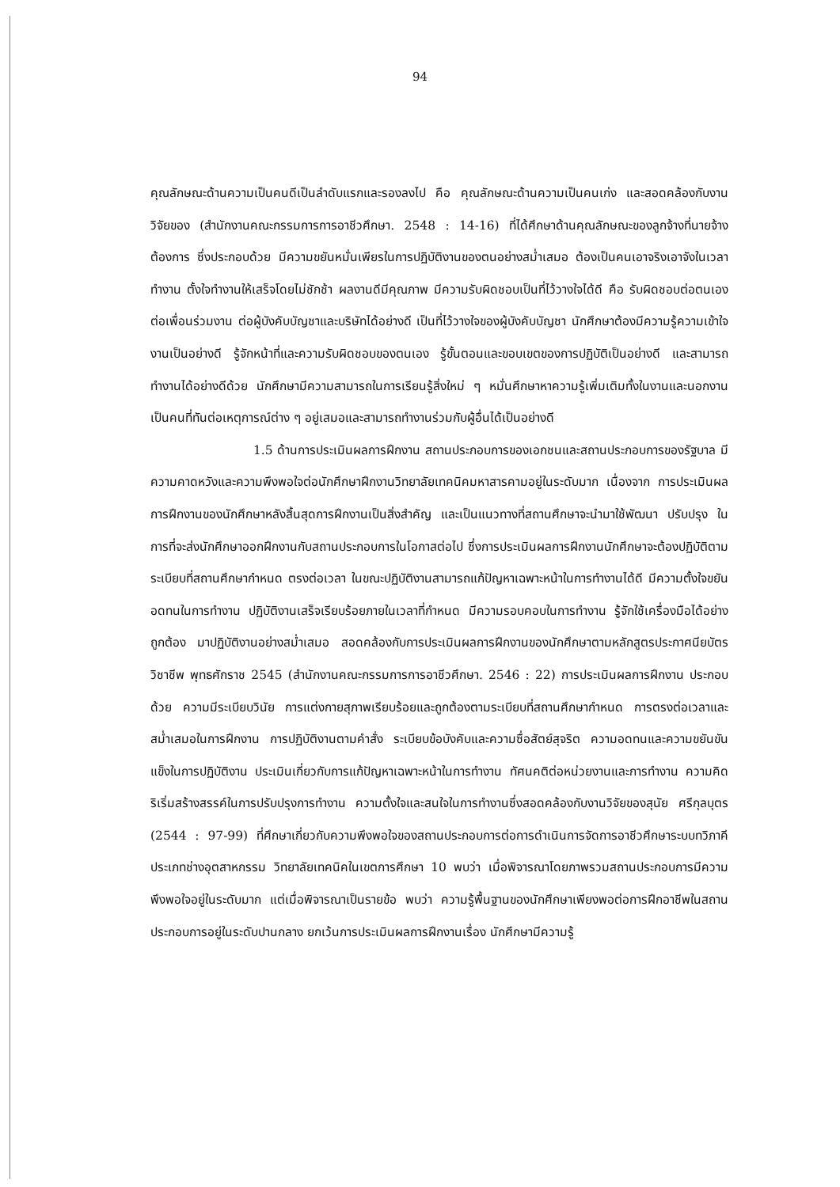94
คุณลักษณะด้านความเป็นคนดีเป็นลำดับแรกและรองลงไป คือ คุณลักษณะด้านความเป็นคนเก่ง และสอดคล้องกับงานวิจัยของ (สำนักงานคณะกรรมการการอาชีวศึกษา. 2548 : 14-16) ที่ได้ศึกษาด้านคุณลักษณะของลูกจ้างที่นายจ้างต้องการ ซึ่งประกอบด้วย มีความขยันหมั่นเพียรในการปฏิบัติงานของตนอย่างสม่ำเสมอ ต้องเป็นคนเอาจริงเอาจังในเวลาทำงาน ตั้งใจทำงานให้เสร็จโดยไม่ชักช้า ผลงานดีมีคุณภาพ มีความรับผิดชอบเป็นที่ไว้วางใจได้ดี คือ รับผิดชอบต่อตนเอง ต่อเพื่อนร่วมงาน ต่อผู้บังคับบัญชาและบริษัทได้อย่างดี เป็นที่ไว้วางใจของผู้บังคับบัญชา นักศึกษาต้องมีความรู้ความเข้าใจงานเป็นอย่างดี รู้จักหน้าที่และความรับผิดชอบของตนเอง รู้ขั้นตอนและขอบเขตของการปฏิบัติเป็นอย่างดี และสามารถทำงานได้อย่างดีด้วย นักศึกษามีความสามารถในการเรียนรู้สิ่งใหม่ ๆ หมั่นศึกษาหาความรู้เพิ่มเติมทั้งในงานและนอกงาน เป็นคนที่ทันต่อเหตุการณ์ต่าง ๆ อยู่เสมอและสามารถทำงานร่วมกับผู้อื่นได้เป็นอย่างดี
1.5 ด้านการประเมินผลการฝึกงาน สถานประกอบการของเอกชนและสถานประกอบการของรัฐบาล มีความคาดหวังและความพึงพอใจต่อนักศึกษาฝึกงานวิทยาลัยเทคนิคมหาสารคามอยู่ในระดับมาก เนื่องจาก การประเมินผลการฝึกงานของนักศึกษาหลังสิ้นสุดการฝึกงานเป็นสิ่งสำคัญ และเป็นแนวทางที่สถานศึกษาจะนำมาใช้พัฒนา ปรับปรุง ในการที่จะส่งนักศึกษาออกฝึกงานกับสถานประกอบการในโอกาสต่อไป ซึ่งการประเมินผลการฝึกงานนักศึกษาจะต้องปฏิบัติตามระเบียบที่สถานศึกษากำหนด ตรงต่อเวลา ในขณะปฏิบัติงานสามารถแก้ปัญหาเฉพาะหน้าในการทำงานได้ดี มีความตั้งใจขยันอดทนในการทำงาน ปฏิบัติงานเสร็จเรียบร้อยภายในเวลาที่กำหนด มีความรอบคอบในการทำงาน รู้จักใช้เครื่องมือได้อย่างถูกต้อง มาปฏิบัติงานอย่างสม่ำเสมอ สอดคล้องกับการประเมินผลการฝึกงานของนักศึกษาตามหลักสูตรประกาศนียบัตรวิชาชีพ พุทธศักราช 2545 (สำนักงานคณะกรรมการการอาชีวศึกษา. 2546 : 22) การประเมินผลการฝึกงาน ประกอบด้วย ความมีระเบียบวินัย การแต่งกายสุภาพเรียบร้อยและถูกต้องตามระเบียบที่สถานศึกษากำหนด การตรงต่อเวลาและสม่ำเสมอในการฝึกงาน การปฏิบัติงานตามคำสั่ง ระเบียบข้อบังคับและความซื่อสัตย์สุจริต ความอดทนและความขยันขันแข็งในการปฏิบัติงาน ประเมินเกี่ยวกับการแก้ปัญหาเฉพาะหน้าในการทำงาน ทัศนคติต่อหน่วยงานและการทำงาน ความคิดริเริ่มสร้างสรรค์ในการปรับปรุงการทำงาน ความตั้งใจและสนใจในการทำงานซึ่งสอดคล้องกับงานวิจัยของสุนัย ศรีกุลบุตร (2544 : 97-99) ที่ศึกษาเกี่ยวกับความพึงพอใจของสถานประกอบการต่อการดำเนินการจัดการอาชีวศึกษาระบบทวิภาคี ประเภทช่างอุตสาหกรรม วิทยาลัยเทคนิคในเขตการศึกษา 10 พบว่า เมื่อพิจารณาโดยภาพรวมสถานประกอบการมีความพึงพอใจอยู่ในระดับมาก แต่เมื่อพิจารณาเป็นรายข้อ พบว่า ความรู้พื้นฐานของนักศึกษาเพียงพอต่อการฝึกอาชีพในสถานประกอบการอยู่ในระดับปานกลาง ยกเว้นการประเมินผลการฝึกงานเรื่อง นักศึกษามีความรู้